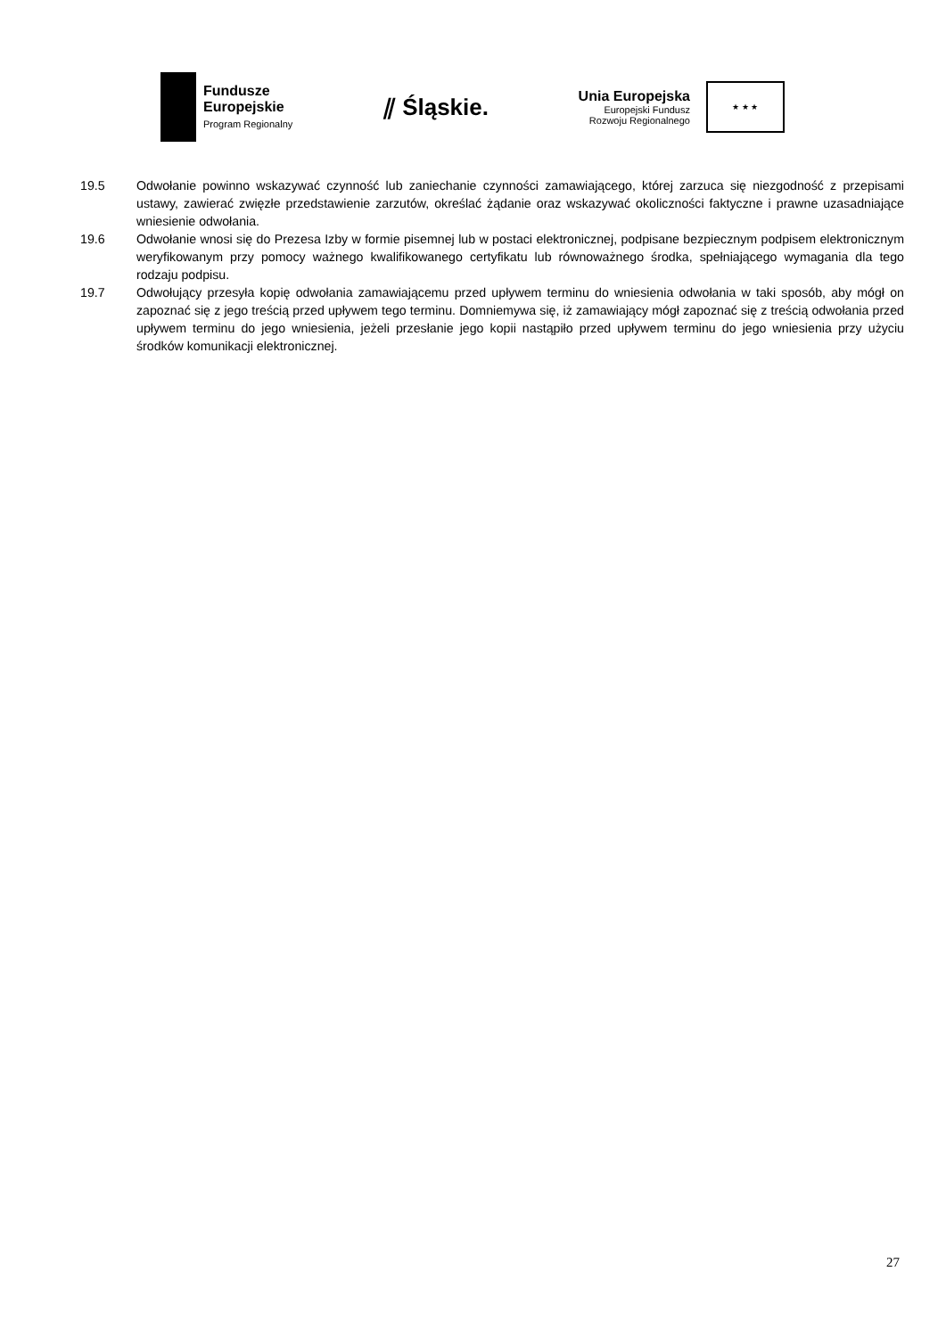Fundusze
Europejskie
Program Regionalny
⫽ Śląskie.
Unia Europejska
Europejski Fundusz
Rozwoju Regionalnego
★ ★ ★
19.5 Odwołanie powinno wskazywać czynność lub zaniechanie czynności zamawiającego, której zarzuca się niezgodność z przepisami ustawy, zawierać zwięzłe przedstawienie zarzutów, określać żądanie oraz wskazywać okoliczności faktyczne i prawne uzasadniające wniesienie odwołania.
19.6 Odwołanie wnosi się do Prezesa Izby w formie pisemnej lub w postaci elektronicznej, podpisane bezpiecznym podpisem elektronicznym weryfikowanym przy pomocy ważnego kwalifikowanego certyfikatu lub równoważnego środka, spełniającego wymagania dla tego rodzaju podpisu.
19.7 Odwołujący przesyła kopię odwołania zamawiającemu przed upływem terminu do wniesienia odwołania w taki sposób, aby mógł on zapoznać się z jego treścią przed upływem tego terminu. Domniemywa się, iż zamawiający mógł zapoznać się z treścią odwołania przed upływem terminu do jego wniesienia, jeżeli przesłanie jego kopii nastąpiło przed upływem terminu do jego wniesienia przy użyciu środków komunikacji elektronicznej.
27